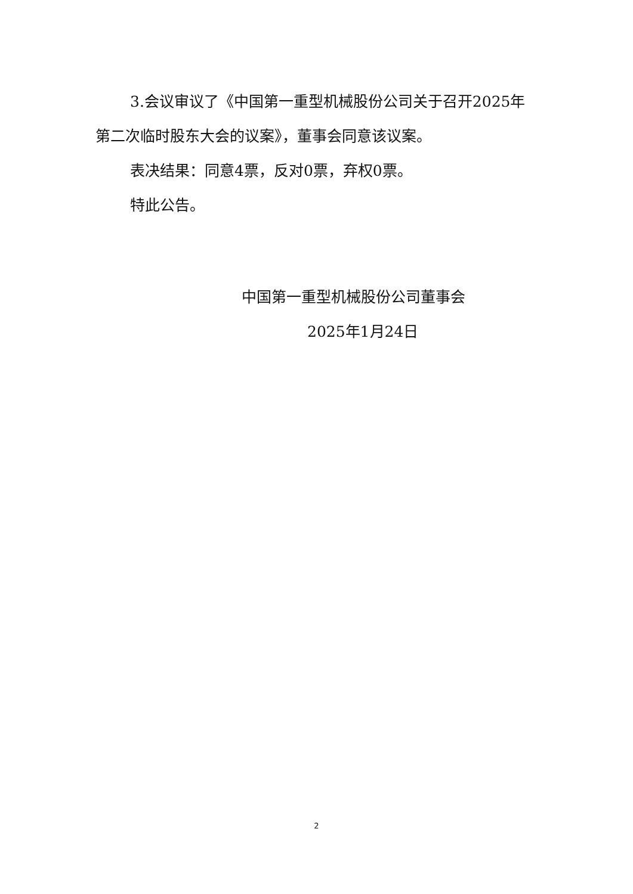3.会议审议了《中国第一重型机械股份公司关于召开2025年第二次临时股东大会的议案》，董事会同意该议案。
表决结果：同意4票，反对0票，弃权0票。
特此公告。
中国第一重型机械股份公司董事会
2025年1月24日
2